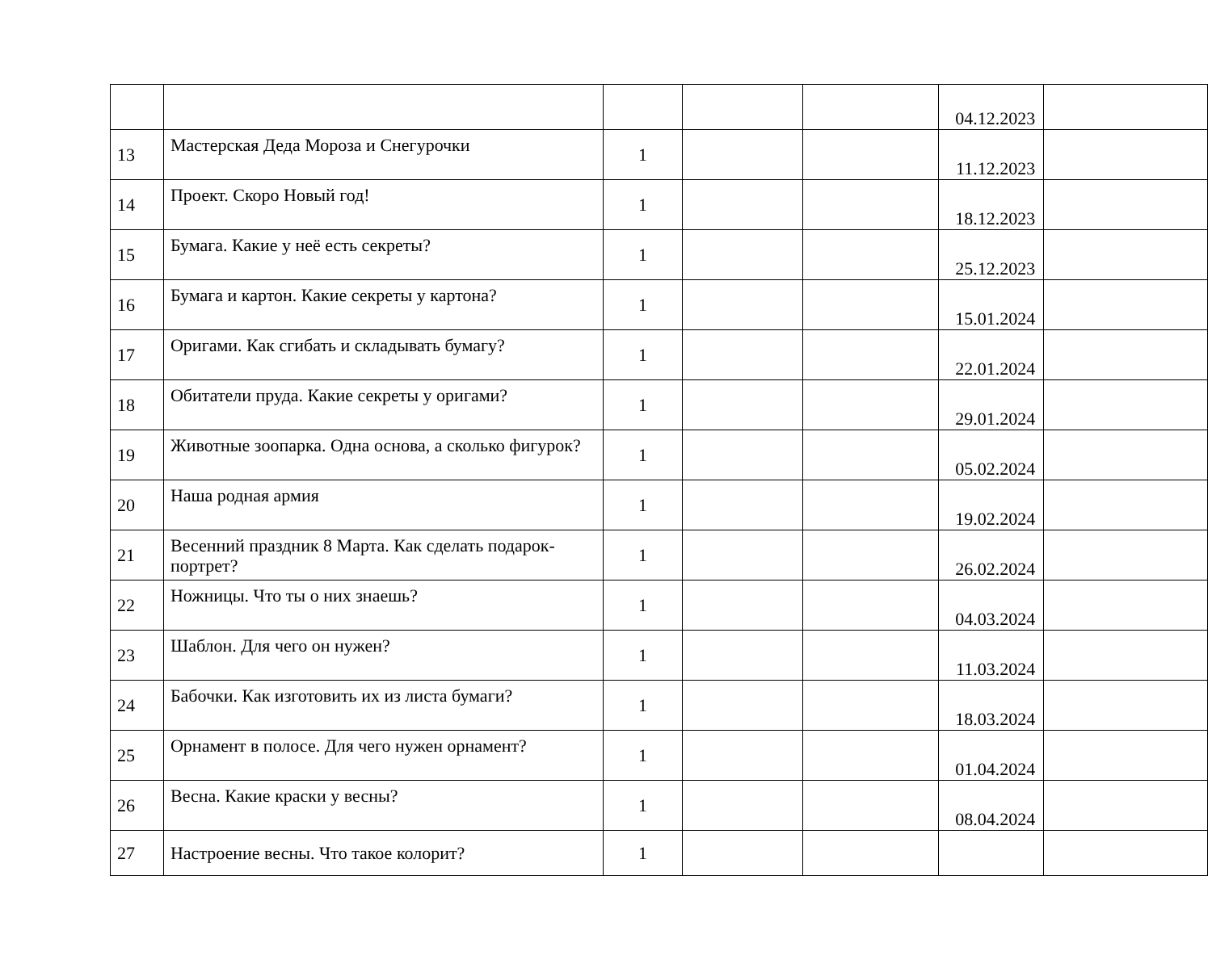| | | | | | 04.12.2023 | |
| 13 | Мастерская Деда Мороза и Снегурочки | 1 | | | 11.12.2023 | |
| 14 | Проект. Скоро Новый год! | 1 | | | 18.12.2023 | |
| 15 | Бумага. Какие у неё есть секреты? | 1 | | | 25.12.2023 | |
| 16 | Бумага и картон. Какие секреты у картона? | 1 | | | 15.01.2024 | |
| 17 | Оригами. Как сгибать и складывать бумагу? | 1 | | | 22.01.2024 | |
| 18 | Обитатели пруда. Какие секреты у оригами? | 1 | | | 29.01.2024 | |
| 19 | Животные зоопарка. Одна основа, а сколько фигурок? | 1 | | | 05.02.2024 | |
| 20 | Наша родная армия | 1 | | | 19.02.2024 | |
| 21 | Весенний праздник 8 Марта. Как сделать подарок-портрет? | 1 | | | 26.02.2024 | |
| 22 | Ножницы. Что ты о них знаешь? | 1 | | | 04.03.2024 | |
| 23 | Шаблон. Для чего он нужен? | 1 | | | 11.03.2024 | |
| 24 | Бабочки. Как изготовить их из листа бумаги? | 1 | | | 18.03.2024 | |
| 25 | Орнамент в полосе. Для чего нужен орнамент? | 1 | | | 01.04.2024 | |
| 26 | Весна. Какие краски у весны? | 1 | | | 08.04.2024 | |
| 27 | Настроение весны. Что такое колорит? | 1 | | | | |